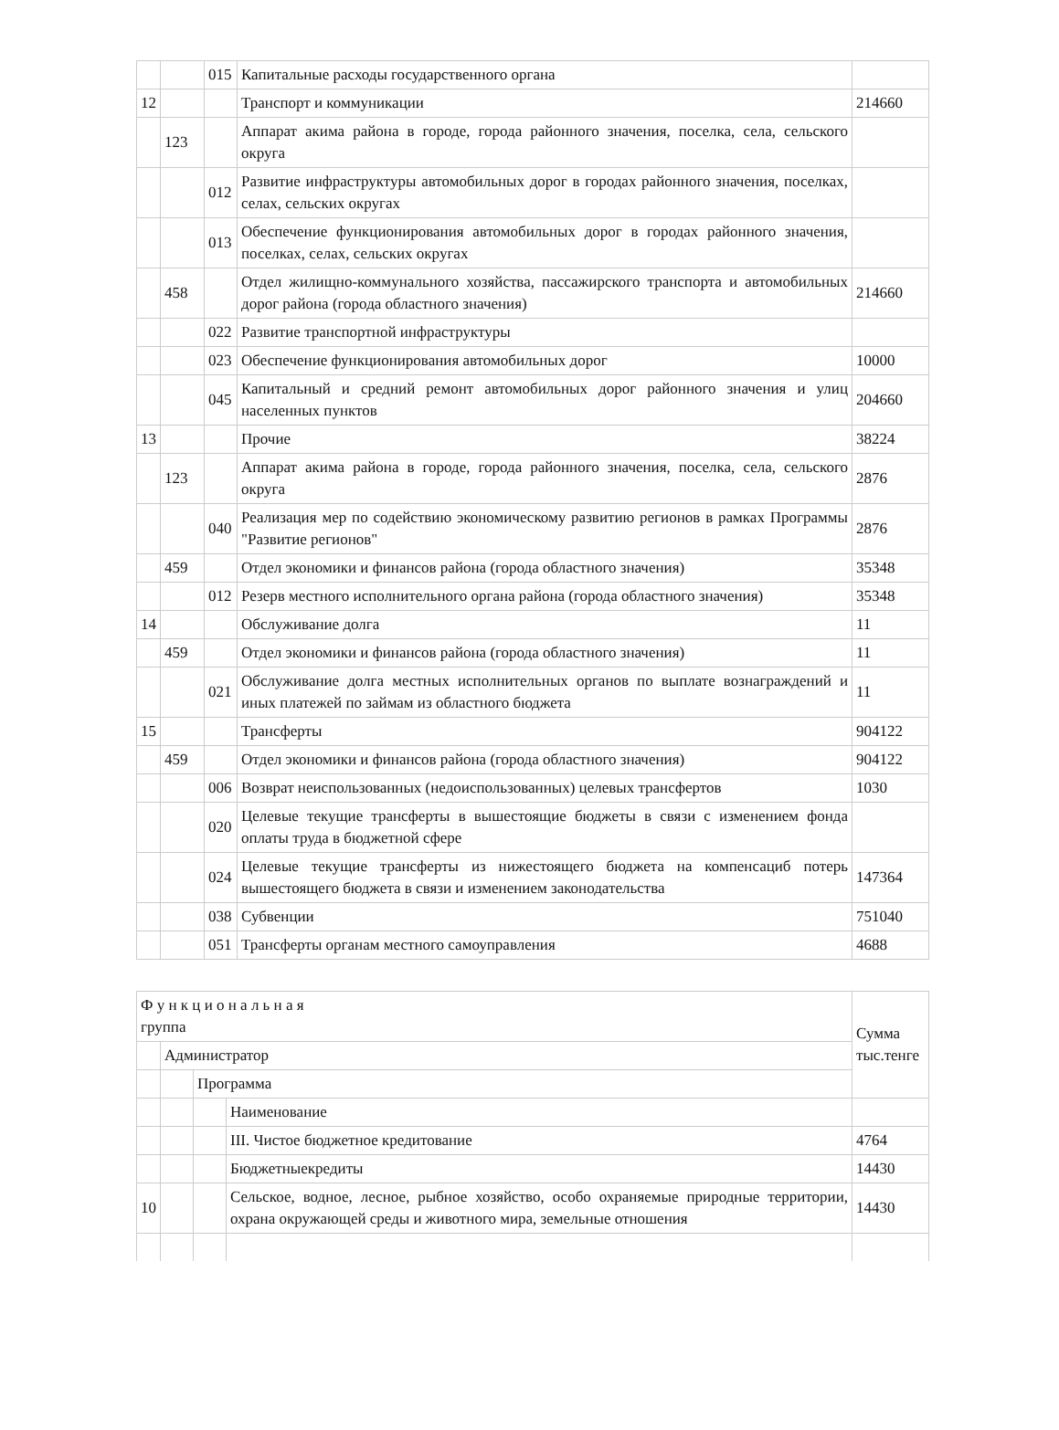| | | 015 | Капитальные расходы государственного органа | |
| 12 | | | Транспорт и коммуникации | 214660 |
| | 123 | | Аппарат акима района в городе, города районного значения, поселка, села, сельского округа | |
| | | 012 | Развитие инфраструктуры автомобильных дорог в городах районного значения, поселках, селах, сельских округах | |
| | | 013 | Обеспечение функционирования автомобильных дорог в городах районного значения, поселках, селах, сельских округах | |
| | 458 | | Отдел жилищно-коммунального хозяйства, пассажирского транспорта и автомобильных дорог района (города областного значения) | 214660 |
| | | 022 | Развитие транспортной инфраструктуры | |
| | | 023 | Обеспечение функционирования автомобильных дорог | 10000 |
| | | 045 | Капитальный и средний ремонт автомобильных дорог районного значения и улиц населенных пунктов | 204660 |
| 13 | | | Прочие | 38224 |
| | 123 | | Аппарат акима района в городе, города районного значения, поселка, села, сельского округа | 2876 |
| | | 040 | Реализация мер по содействию экономическому развитию регионов в рамках Программы "Развитие регионов" | 2876 |
| | 459 | | Отдел экономики и финансов района (города областного значения) | 35348 |
| | | 012 | Резерв местного исполнительного органа района (города областного значения) | 35348 |
| 14 | | | Обслуживание долга | 11 |
| | 459 | | Отдел экономики и финансов района (города областного значения) | 11 |
| | | 021 | Обслуживание долга местных исполнительных органов по выплате вознаграждений и иных платежей по займам из областного бюджета | 11 |
| 15 | | | Трансферты | 904122 |
| | 459 | | Отдел экономики и финансов района (города областного значения) | 904122 |
| | | 006 | Возврат неиспользованных (недоиспользованных) целевых трансфертов | 1030 |
| | | 020 | Целевые текущие трансферты в вышестоящие бюджеты в связи с изменением фонда оплаты труда в бюджетной сфере | |
| | | 024 | Целевые текущие трансферты из нижестоящего бюджета на компенсациб потерь вышестоящего бюджета в связи и изменением законодательства | 147364 |
| | | 038 | Субвенции | 751040 |
| | | 051 | Трансферты органам местного самоуправления | 4688 |
| Ф у н к ц и о н а л ь н а я группа | | | | Сумма тыс.тенге |
| | Администратор | | | |
| | | Программа | | |
| | | | Наименование | |
| | | | III. Чистое бюджетное кредитование | 4764 |
| | | | Бюджетныекредиты | 14430 |
| 10 | | | Сельское, водное, лесное, рыбное хозяйство, особо охраняемые природные территории, охрана окружающей среды и животного мира, земельные отношения | 14430 |